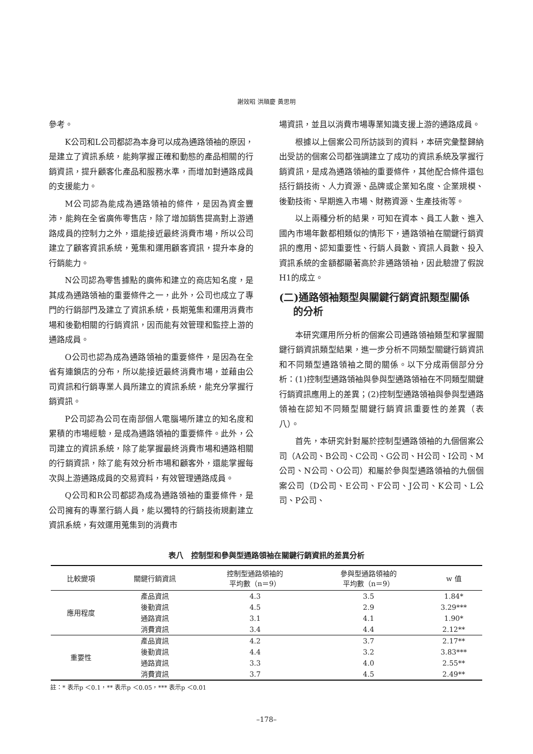謝效昭 洪順慶 黃思明
參考。
K公司和L公司都認為本身可以成為通路領袖的原因，是建立了資訊系統，能夠掌握正確和動態的產品相關的行銷資訊，提升顧客化產品和服務水準，而增加對通路成員的支援能力。
M公司認為能成為通路領袖的條件，是因為資金豐沛，能夠在全省廣佈零售店，除了增加銷售提高對上游通路成員的控制力之外，還能接近最終消費市場，所以公司建立了顧客資訊系統，蒐集和運用顧客資訊，提升本身的行銷能力。
N公司認為零售據點的廣佈和建立的商店知名度，是其成為通路領袖的重要條件之一，此外，公司也成立了專門的行銷部門及建立了資訊系統，長期蒐集和運用消費市場和後勤相關的行銷資訊，因而能有效管理和監控上游的通路成員。
O公司也認為成為通路領袖的重要條件，是因為在全省有連鎖店的分布，所以能接近最終消費市場，並藉由公司資訊和行銷專業人員所建立的資訊系統，能充分掌握行銷資訊。
P公司認為公司在南部個人電腦場所建立的知名度和累積的市場經驗，是成為通路領袖的重要條件。此外，公司建立的資訊系統，除了能掌握最終消費市場和通路相關的行銷資訊，除了能有效分析市場和顧客外，還能掌握每次與上游通路成員的交易資料，有效管理通路成員。
Q公司和R公司都認為成為通路領袖的重要條件，是公司擁有的專業行銷人員，能以獨特的行銷技術規劃建立資訊系統，有效運用蒐集到的消費市
場資訊，並且以消費市場專業知識支援上游的通路成員。
根據以上個案公司所訪談到的資料，本研究彙整歸納出受訪的個案公司都強調建立了成功的資訊系統及掌握行銷資訊，是成為通路領袖的重要條件，其他配合條件還包括行銷技術、人力資源、品牌或企業知名度、企業規模、後勤技術、早期進入市場、財務資源、生產技術等。
以上兩種分析的結果，可知在資本、員工人數、進入國內市場年數都相類似的情形下，通路領袖在關鍵行銷資訊的應用、認知重要性、行銷人員數、資訊人員數、投入資訊系統的金額都顯著高於非通路領袖，因此驗證了假說H1的成立。
(二)通路領袖類型與關鍵行銷資訊類型關係
的分析
本研究運用所分析的個案公司通路領袖類型和掌握關鍵行銷資訊類型結果，進一步分析不同類型關鍵行銷資訊和不同類型通路領袖之間的關係。以下分成兩個部分分析：(1)控制型通路領袖與參與型通路領袖在不同類型關鍵行銷資訊應用上的差異；(2)控制型通路領袖與參與型通路領袖在認知不同類型關鍵行銷資訊重要性的差異（表八）。
首先，本研究針對屬於控制型通路領袖的九個個案公司（A公司、B公司、C公司、G公司、H公司、I公司、M公司、N公司、O公司）和屬於參與型通路領袖的九個個案公司（D公司、E公司、F公司、J公司、K公司、L公司、P公司、
表八　控制型和參與型通路領袖在關鍵行銷資訊的差異分析
| 比較變項 | 關鍵行銷資訊 | 控制型通路領袖的 平均數（n＝9） | 參與型通路領袖的 平均數（n＝9） | w 值 |
| --- | --- | --- | --- | --- |
| 應用程度 | 產品資訊 | 4.3 | 3.5 | 1.84* |
| | 後勤資訊 | 4.5 | 2.9 | 3.29*** |
| | 通路資訊 | 3.1 | 4.1 | 1.90* |
| | 消費資訊 | 3.4 | 4.4 | 2.12** |
| 重要性 | 產品資訊 | 4.2 | 3.7 | 2.17** |
| | 後勤資訊 | 4.4 | 3.2 | 3.83*** |
| | 通路資訊 | 3.3 | 4.0 | 2.55** |
| | 消費資訊 | 3.7 | 4.5 | 2.49** |
註：* 表示p ＜0.1，** 表示p ＜0.05，*** 表示p ＜0.01
–178–